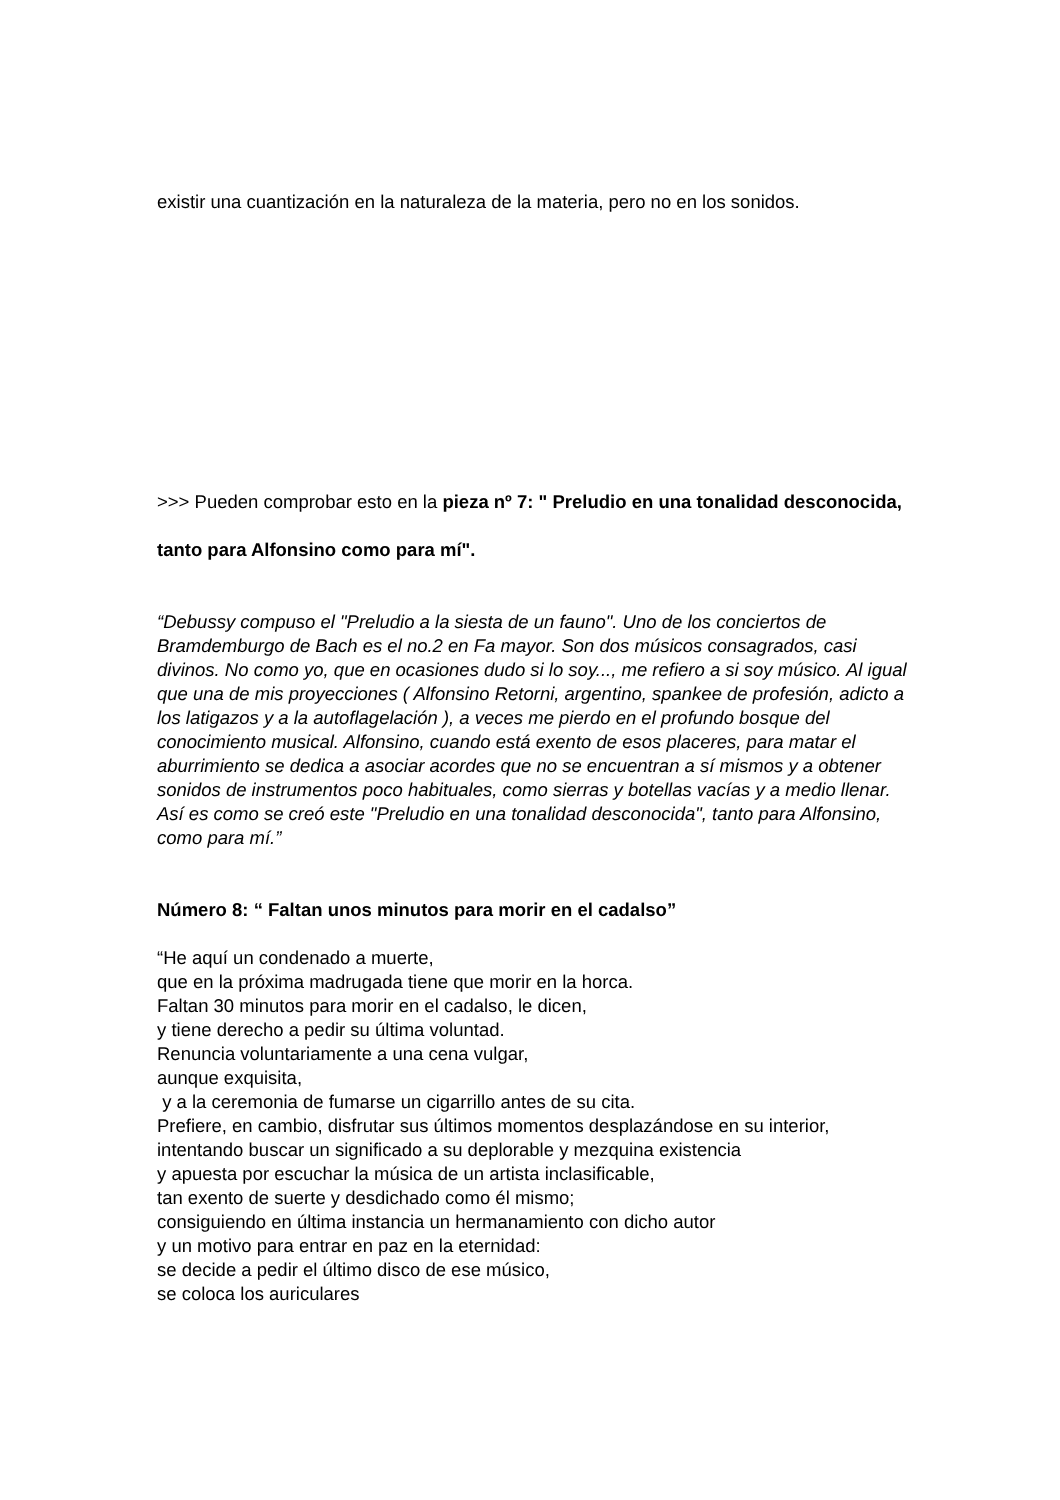existir una cuantización en la naturaleza de la materia, pero no en los sonidos.
>>> Pueden comprobar esto en la pieza nº 7: " Preludio en una tonalidad desconocida, tanto para Alfonsino como para mí".
“Debussy compuso el "Preludio a la siesta de un fauno". Uno de los conciertos de Bramdemburgo de Bach es el no.2 en Fa mayor. Son dos músicos consagrados, casi divinos. No como yo, que en ocasiones dudo si lo soy..., me refiero a si soy músico. Al igual que una de mis proyecciones ( Alfonsino Retorni, argentino, spankee de profesión, adicto a los latigazos y a la autoflagelación ), a veces me pierdo en el profundo bosque del conocimiento musical. Alfonsino, cuando está exento de esos placeres, para matar el aburrimiento se dedica a asociar acordes que no se encuentran a sí mismos y a obtener sonidos de instrumentos poco habituales, como sierras y botellas vacías y a medio llenar. Así es como se creó este "Preludio en una tonalidad desconocida", tanto para Alfonsino, como para mí.”
Número 8: “ Faltan unos minutos para morir en el cadalso”
“He aquí un condenado a muerte,
que en la próxima madrugada tiene que morir en la horca.
Faltan 30 minutos para morir en el cadalso, le dicen,
y tiene derecho a pedir su última voluntad.
Renuncia voluntariamente a una cena vulgar,
aunque exquisita,
y a la ceremonia de fumarse un cigarrillo antes de su cita.
Prefiere, en cambio, disfrutar sus últimos momentos desplazándose en su interior, intentando buscar un significado a su deplorable y mezquina existencia
y apuesta por escuchar la música de un artista inclasificable,
tan exento de suerte y desdichado como él mismo;
consiguiendo en última instancia un hermanamiento con dicho autor
y un motivo para entrar en paz en la eternidad:
se decide a pedir el último disco de ese músico,
se coloca los auriculares